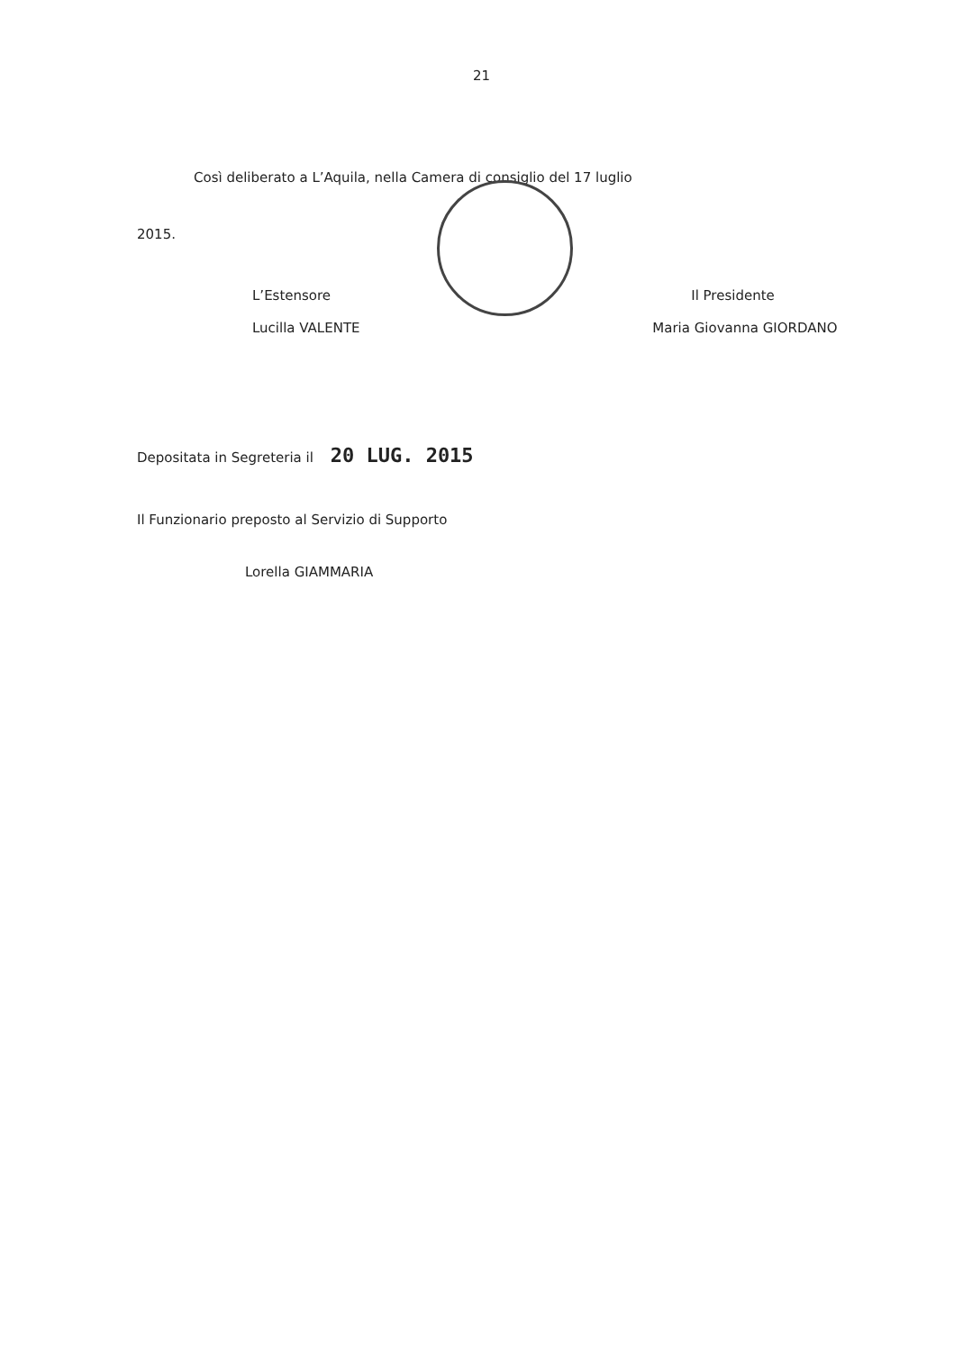21
Così deliberato a L’Aquila, nella Camera di consiglio del 17 luglio
2015.
L’Estensore
Lucilla VALENTE
Il Presidente
Maria Giovanna GIORDANO
Depositata in Segreteria il 20 LUG. 2015
Il Funzionario preposto al Servizio di Supporto
Lorella GIAMMARIA